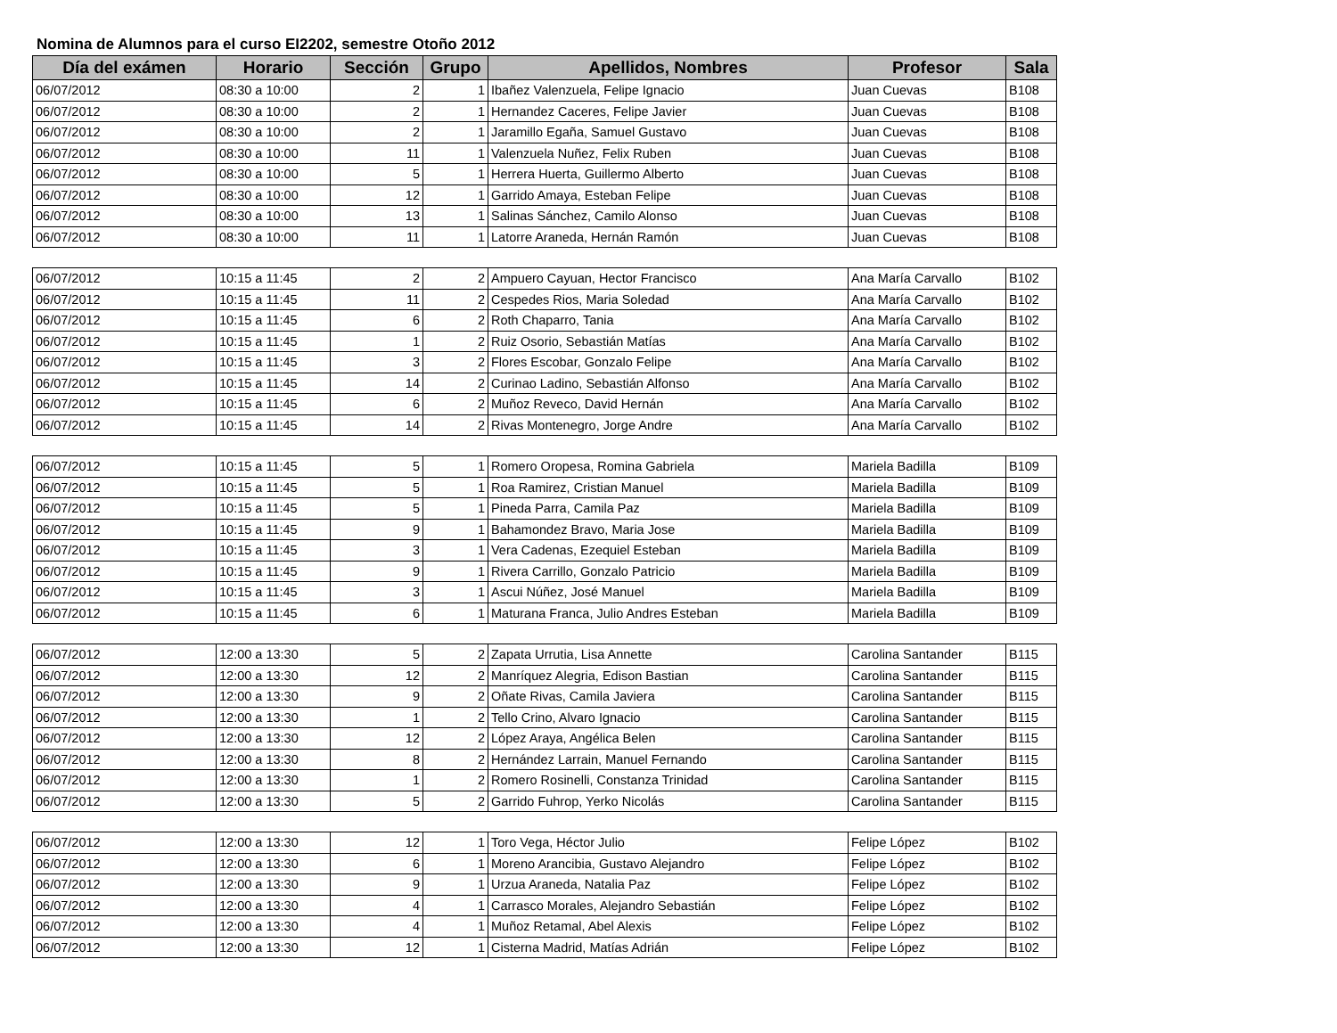Nomina de Alumnos para el curso EI2202, semestre Otoño 2012
| Día del exámen | Horario | Sección | Grupo | Apellidos, Nombres | Profesor | Sala |
| --- | --- | --- | --- | --- | --- | --- |
| 06/07/2012 | 08:30 a 10:00 | 2 | 1 | Ibañez Valenzuela, Felipe Ignacio | Juan Cuevas | B108 |
| 06/07/2012 | 08:30 a 10:00 | 2 | 1 | Hernandez Caceres, Felipe Javier | Juan Cuevas | B108 |
| 06/07/2012 | 08:30 a 10:00 | 2 | 1 | Jaramillo Egaña, Samuel Gustavo | Juan Cuevas | B108 |
| 06/07/2012 | 08:30 a 10:00 | 11 | 1 | Valenzuela Nuñez, Felix Ruben | Juan Cuevas | B108 |
| 06/07/2012 | 08:30 a 10:00 | 5 | 1 | Herrera Huerta, Guillermo Alberto | Juan Cuevas | B108 |
| 06/07/2012 | 08:30 a 10:00 | 12 | 1 | Garrido Amaya, Esteban Felipe | Juan Cuevas | B108 |
| 06/07/2012 | 08:30 a 10:00 | 13 | 1 | Salinas Sánchez, Camilo Alonso | Juan Cuevas | B108 |
| 06/07/2012 | 08:30 a 10:00 | 11 | 1 | Latorre Araneda, Hernán Ramón | Juan Cuevas | B108 |
| 06/07/2012 | 10:15 a 11:45 | 2 | 2 | Ampuero Cayuan, Hector Francisco | Ana María Carvallo | B102 |
| 06/07/2012 | 10:15 a 11:45 | 11 | 2 | Cespedes Rios, Maria Soledad | Ana María Carvallo | B102 |
| 06/07/2012 | 10:15 a 11:45 | 6 | 2 | Roth Chaparro, Tania | Ana María Carvallo | B102 |
| 06/07/2012 | 10:15 a 11:45 | 1 | 2 | Ruiz Osorio, Sebastián Matías | Ana María Carvallo | B102 |
| 06/07/2012 | 10:15 a 11:45 | 3 | 2 | Flores Escobar, Gonzalo Felipe | Ana María Carvallo | B102 |
| 06/07/2012 | 10:15 a 11:45 | 14 | 2 | Curinao Ladino, Sebastián Alfonso | Ana María Carvallo | B102 |
| 06/07/2012 | 10:15 a 11:45 | 6 | 2 | Muñoz Reveco, David Hernán | Ana María Carvallo | B102 |
| 06/07/2012 | 10:15 a 11:45 | 14 | 2 | Rivas Montenegro, Jorge Andre | Ana María Carvallo | B102 |
| 06/07/2012 | 10:15 a 11:45 | 5 | 1 | Romero Oropesa, Romina Gabriela | Mariela Badilla | B109 |
| 06/07/2012 | 10:15 a 11:45 | 5 | 1 | Roa Ramirez, Cristian Manuel | Mariela Badilla | B109 |
| 06/07/2012 | 10:15 a 11:45 | 5 | 1 | Pineda Parra, Camila Paz | Mariela Badilla | B109 |
| 06/07/2012 | 10:15 a 11:45 | 9 | 1 | Bahamondez Bravo, Maria Jose | Mariela Badilla | B109 |
| 06/07/2012 | 10:15 a 11:45 | 3 | 1 | Vera Cadenas, Ezequiel Esteban | Mariela Badilla | B109 |
| 06/07/2012 | 10:15 a 11:45 | 9 | 1 | Rivera Carrillo, Gonzalo Patricio | Mariela Badilla | B109 |
| 06/07/2012 | 10:15 a 11:45 | 3 | 1 | Ascui Núñez, José Manuel | Mariela Badilla | B109 |
| 06/07/2012 | 10:15 a 11:45 | 6 | 1 | Maturana Franca, Julio Andres Esteban | Mariela Badilla | B109 |
| 06/07/2012 | 12:00 a 13:30 | 5 | 2 | Zapata Urrutia, Lisa Annette | Carolina Santander | B115 |
| 06/07/2012 | 12:00 a 13:30 | 12 | 2 | Manríquez Alegria, Edison Bastian | Carolina Santander | B115 |
| 06/07/2012 | 12:00 a 13:30 | 9 | 2 | Oñate Rivas, Camila Javiera | Carolina Santander | B115 |
| 06/07/2012 | 12:00 a 13:30 | 1 | 2 | Tello Crino, Alvaro Ignacio | Carolina Santander | B115 |
| 06/07/2012 | 12:00 a 13:30 | 12 | 2 | López Araya, Angélica Belen | Carolina Santander | B115 |
| 06/07/2012 | 12:00 a 13:30 | 8 | 2 | Hernández Larrain, Manuel Fernando | Carolina Santander | B115 |
| 06/07/2012 | 12:00 a 13:30 | 1 | 2 | Romero Rosinelli, Constanza Trinidad | Carolina Santander | B115 |
| 06/07/2012 | 12:00 a 13:30 | 5 | 2 | Garrido Fuhrop, Yerko Nicolás | Carolina Santander | B115 |
| 06/07/2012 | 12:00 a 13:30 | 12 | 1 | Toro Vega, Héctor Julio | Felipe López | B102 |
| 06/07/2012 | 12:00 a 13:30 | 6 | 1 | Moreno Arancibia, Gustavo Alejandro | Felipe López | B102 |
| 06/07/2012 | 12:00 a 13:30 | 9 | 1 | Urzua Araneda, Natalia Paz | Felipe López | B102 |
| 06/07/2012 | 12:00 a 13:30 | 4 | 1 | Carrasco Morales, Alejandro Sebastián | Felipe López | B102 |
| 06/07/2012 | 12:00 a 13:30 | 4 | 1 | Muñoz Retamal, Abel Alexis | Felipe López | B102 |
| 06/07/2012 | 12:00 a 13:30 | 12 | 1 | Cisterna Madrid, Matías Adrián | Felipe López | B102 |